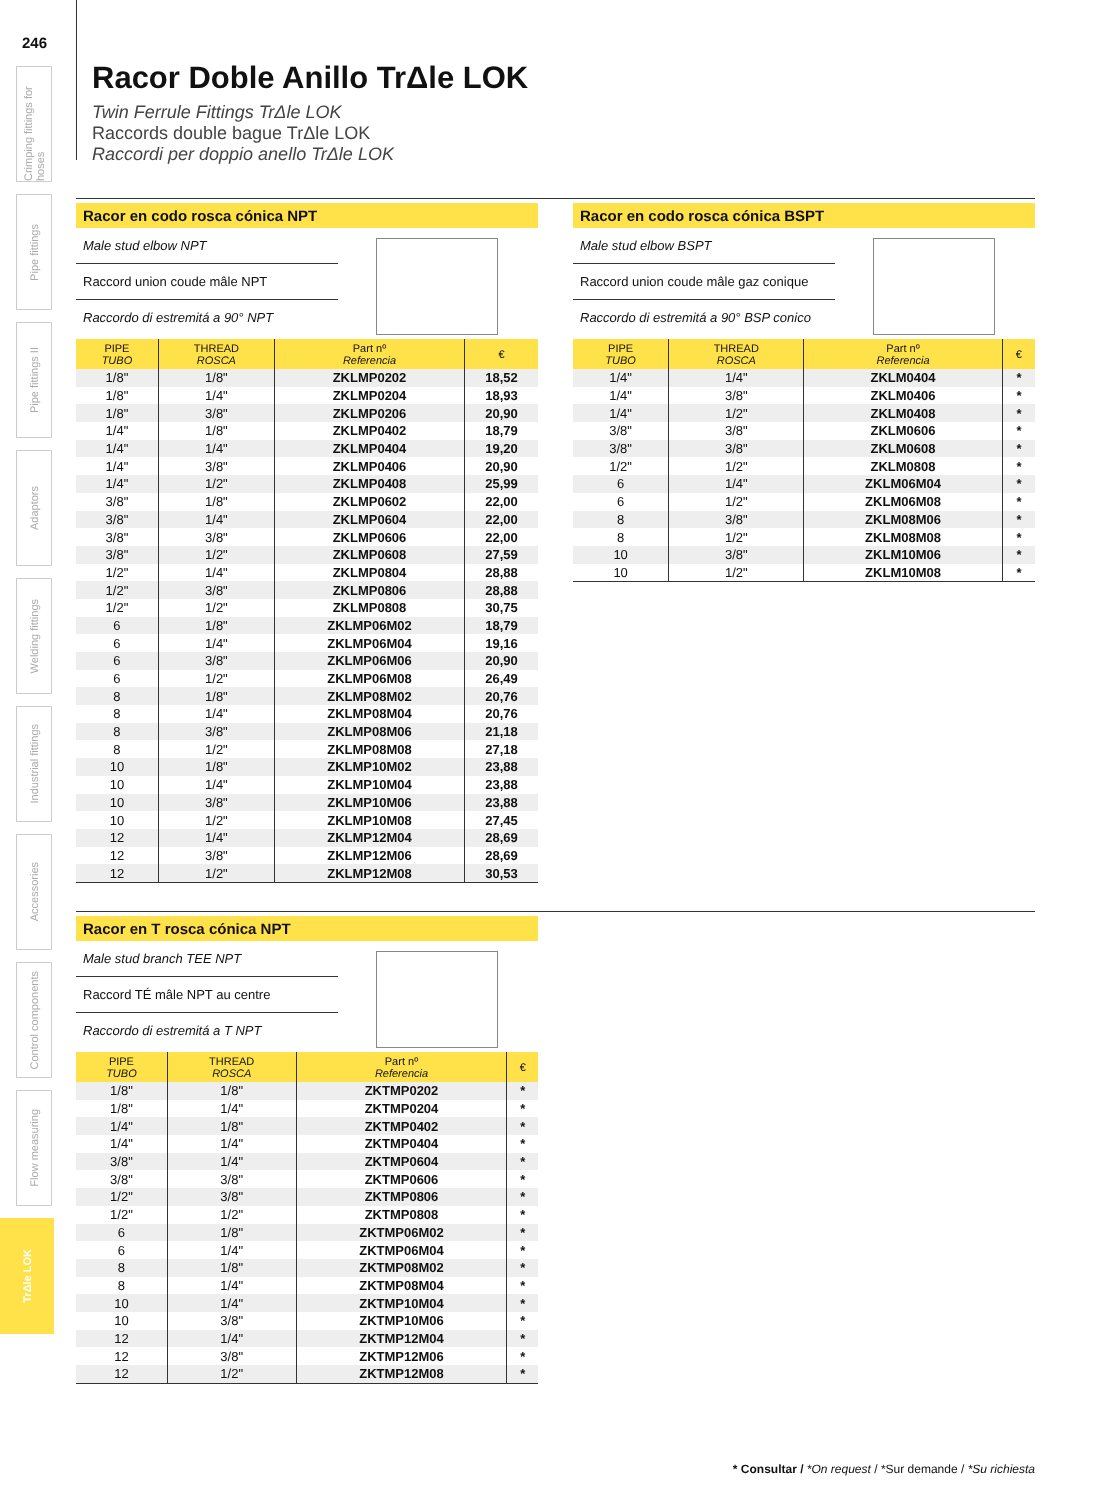246
Crimping fittings for hoses
Pipe fittings
Pipe fittings II
Adaptors
Welding fittings
Industrial fittings
Accessories
Control components
Flow measuring
TrΔle LOK
Racor Doble Anillo TrΔle LOK
Twin Ferrule Fittings TrΔle LOK
Raccords double bague TrΔle LOK
Raccordi per doppio anello TrΔle LOK
Racor en codo rosca cónica NPT
Male stud elbow NPT
Raccord union coude mâle NPT
Raccordo di estremitá a 90° NPT
| PIPE TUBO | THREAD ROSCA | Part nº Referencia | € |
| --- | --- | --- | --- |
| 1/8" | 1/8" | ZKLMP0202 | 18,52 |
| 1/8" | 1/4" | ZKLMP0204 | 18,93 |
| 1/8" | 3/8" | ZKLMP0206 | 20,90 |
| 1/4" | 1/8" | ZKLMP0402 | 18,79 |
| 1/4" | 1/4" | ZKLMP0404 | 19,20 |
| 1/4" | 3/8" | ZKLMP0406 | 20,90 |
| 1/4" | 1/2" | ZKLMP0408 | 25,99 |
| 3/8" | 1/8" | ZKLMP0602 | 22,00 |
| 3/8" | 1/4" | ZKLMP0604 | 22,00 |
| 3/8" | 3/8" | ZKLMP0606 | 22,00 |
| 3/8" | 1/2" | ZKLMP0608 | 27,59 |
| 1/2" | 1/4" | ZKLMP0804 | 28,88 |
| 1/2" | 3/8" | ZKLMP0806 | 28,88 |
| 1/2" | 1/2" | ZKLMP0808 | 30,75 |
| 6 | 1/8" | ZKLMP06M02 | 18,79 |
| 6 | 1/4" | ZKLMP06M04 | 19,16 |
| 6 | 3/8" | ZKLMP06M06 | 20,90 |
| 6 | 1/2" | ZKLMP06M08 | 26,49 |
| 8 | 1/8" | ZKLMP08M02 | 20,76 |
| 8 | 1/4" | ZKLMP08M04 | 20,76 |
| 8 | 3/8" | ZKLMP08M06 | 21,18 |
| 8 | 1/2" | ZKLMP08M08 | 27,18 |
| 10 | 1/8" | ZKLMP10M02 | 23,88 |
| 10 | 1/4" | ZKLMP10M04 | 23,88 |
| 10 | 3/8" | ZKLMP10M06 | 23,88 |
| 10 | 1/2" | ZKLMP10M08 | 27,45 |
| 12 | 1/4" | ZKLMP12M04 | 28,69 |
| 12 | 3/8" | ZKLMP12M06 | 28,69 |
| 12 | 1/2" | ZKLMP12M08 | 30,53 |
Racor en codo rosca cónica BSPT
Male stud elbow BSPT
Raccord union coude mâle gaz conique
Raccordo di estremitá a 90° BSP conico
| PIPE TUBO | THREAD ROSCA | Part nº Referencia | € |
| --- | --- | --- | --- |
| 1/4" | 1/4" | ZKLM0404 | * |
| 1/4" | 3/8" | ZKLM0406 | * |
| 1/4" | 1/2" | ZKLM0408 | * |
| 3/8" | 3/8" | ZKLM0606 | * |
| 3/8" | 3/8" | ZKLM0608 | * |
| 1/2" | 1/2" | ZKLM0808 | * |
| 6 | 1/4" | ZKLM06M04 | * |
| 6 | 1/2" | ZKLM06M08 | * |
| 8 | 3/8" | ZKLM08M06 | * |
| 8 | 1/2" | ZKLM08M08 | * |
| 10 | 3/8" | ZKLM10M06 | * |
| 10 | 1/2" | ZKLM10M08 | * |
Racor en T rosca cónica NPT
Male stud branch TEE NPT
Raccord TÉ mâle NPT au centre
Raccordo di estremitá a T NPT
| PIPE TUBO | THREAD ROSCA | Part nº Referencia | € |
| --- | --- | --- | --- |
| 1/8" | 1/8" | ZKTMP0202 | * |
| 1/8" | 1/4" | ZKTMP0204 | * |
| 1/4" | 1/8" | ZKTMP0402 | * |
| 1/4" | 1/4" | ZKTMP0404 | * |
| 3/8" | 1/4" | ZKTMP0604 | * |
| 3/8" | 3/8" | ZKTMP0606 | * |
| 1/2" | 3/8" | ZKTMP0806 | * |
| 1/2" | 1/2" | ZKTMP0808 | * |
| 6 | 1/8" | ZKTMP06M02 | * |
| 6 | 1/4" | ZKTMP06M04 | * |
| 8 | 1/8" | ZKTMP08M02 | * |
| 8 | 1/4" | ZKTMP08M04 | * |
| 10 | 1/4" | ZKTMP10M04 | * |
| 10 | 3/8" | ZKTMP10M06 | * |
| 12 | 1/4" | ZKTMP12M04 | * |
| 12 | 3/8" | ZKTMP12M06 | * |
| 12 | 1/2" | ZKTMP12M08 | * |
* Consultar / *On request / *Sur demande / *Su richiesta